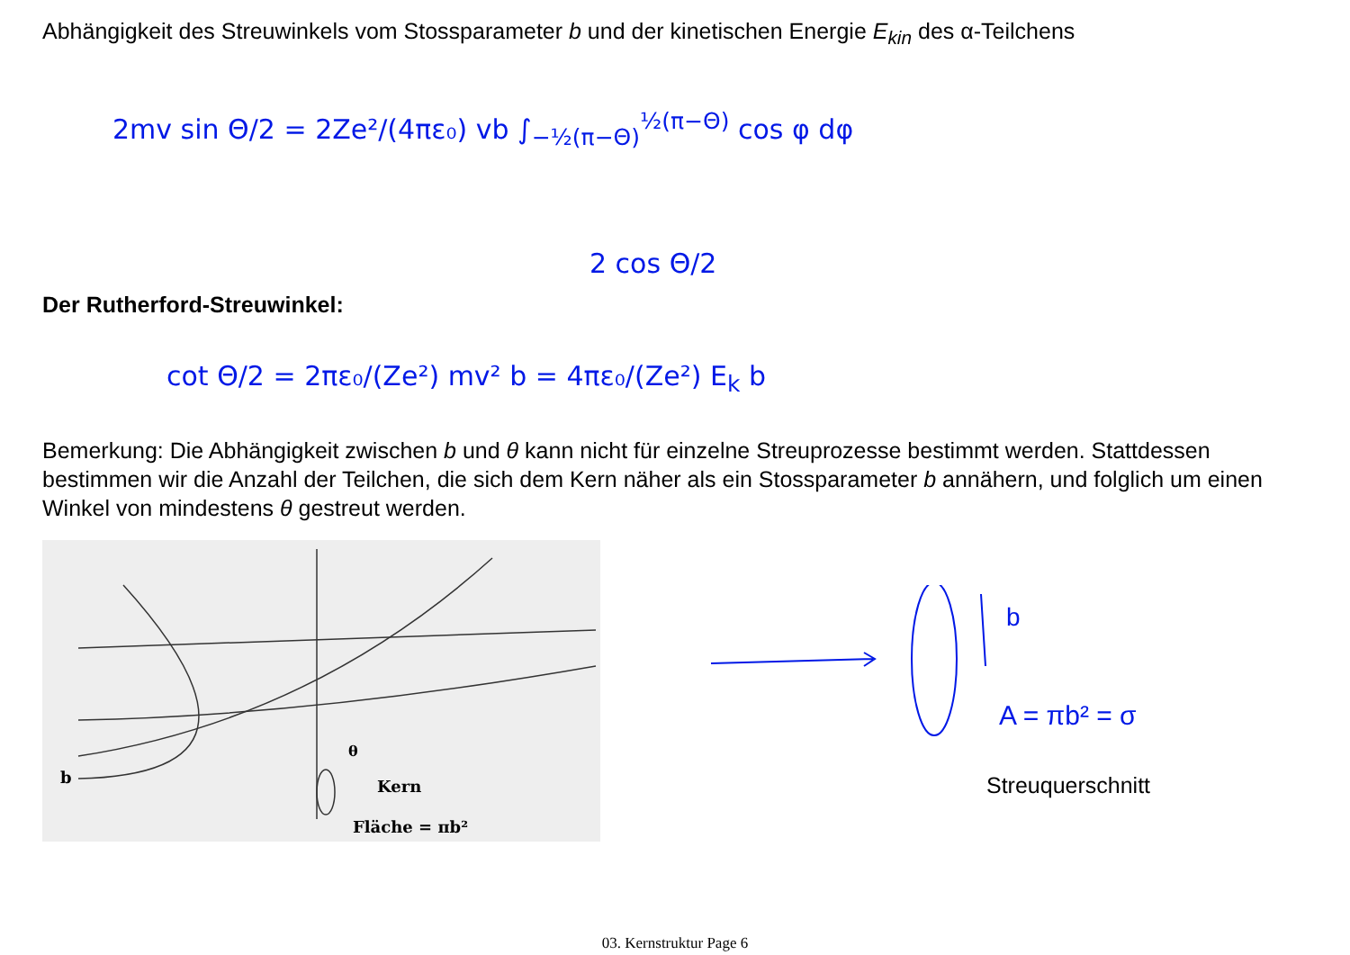Abhängigkeit des Streuwinkels vom Stossparameter b und der kinetischen Energie E<sub>kin</sub> des α-Teilchens
2mv sin Θ/2 = 2Ze²/(4πε₀) vb ∫<sub>−½(π−Θ)</sub><sup>½(π−Θ)</sup> cos φ dφ
2 cos Θ/2
Der Rutherford-Streuwinkel:
cot Θ/2 = 2πε₀/(Ze²) mv² b = 4πε₀/(Ze²) E<sub>k</sub> b
Bemerkung: Die Abhängigkeit zwischen b und θ kann nicht für einzelne Streuprozesse bestimmt werden. Stattdessen bestimmen wir die Anzahl der Teilchen, die sich dem Kern näher als ein Stossparameter b annähern, und folglich um einen Winkel von mindestens θ gestreut werden.
b
Kern
Fläche = πb²
θ
b
A = πb² = σ
Streuquerschnitt
03. Kernstruktur Page 6